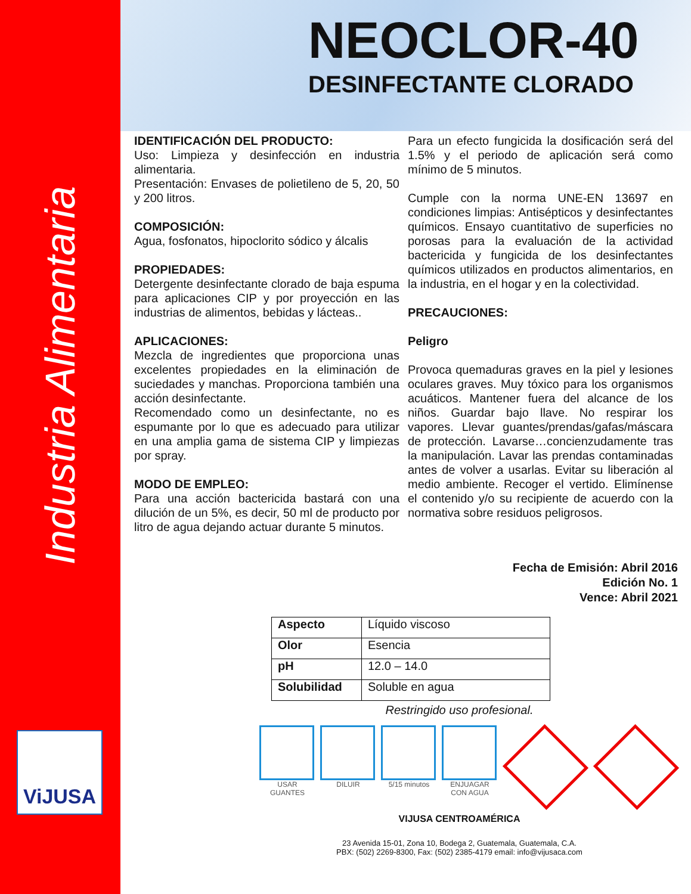Industria Alimentaria
ViJUSA
NEOCLOR-40
DESINFECTANTE CLORADO
IDENTIFICACIÓN DEL PRODUCTO:
Uso: Limpieza y desinfección en industria alimentaria.
Presentación: Envases de polietileno de 5, 20, 50 y 200 litros.
COMPOSICIÓN:
Agua, fosfonatos, hipoclorito sódico y álcalis
PROPIEDADES:
Detergente desinfectante clorado de baja espuma para aplicaciones CIP y por proyección en las industrias de alimentos, bebidas y lácteas..
APLICACIONES:
Mezcla de ingredientes que proporciona unas excelentes propiedades en la eliminación de suciedades y manchas. Proporciona también una acción desinfectante.
Recomendado como un desinfectante, no es espumante por lo que es adecuado para utilizar en una amplia gama de sistema CIP y limpiezas por spray.
MODO DE EMPLEO:
Para una acción bactericida bastará con una dilución de un 5%, es decir, 50 ml de producto por litro de agua dejando actuar durante 5 minutos.
Para un efecto fungicida la dosificación será del 1.5% y el periodo de aplicación será como mínimo de 5 minutos.
Cumple con la norma UNE-EN 13697 en condiciones limpias: Antisépticos y desinfectantes químicos. Ensayo cuantitativo de superficies no porosas para la evaluación de la actividad bactericida y fungicida de los desinfectantes químicos utilizados en productos alimentarios, en la industria, en el hogar y en la colectividad.
PRECAUCIONES:
Peligro
Provoca quemaduras graves en la piel y lesiones oculares graves. Muy tóxico para los organismos acuáticos. Mantener fuera del alcance de los niños. Guardar bajo llave. No respirar los vapores. Llevar guantes/prendas/gafas/máscara de protección. Lavarse…concienzudamente tras la manipulación. Lavar las prendas contaminadas antes de volver a usarlas. Evitar su liberación al medio ambiente. Recoger el vertido. Elimínense el contenido y/o su recipiente de acuerdo con la normativa sobre residuos peligrosos.
Fecha de Emisión: Abril 2016
Edición No. 1
Vence: Abril 2021
| Aspecto | Líquido viscoso |
| Olor | Esencia |
| pH | 12.0 – 14.0 |
| Solubilidad | Soluble en agua |
Restringido uso profesional.
USAR GUANTES DILUIR 5/15 minutos ENJUAGAR CON AGUA
VIJUSA CENTROAMÉRICA
23 Avenida 15-01, Zona 10, Bodega 2, Guatemala, Guatemala, C.A.
PBX: (502) 2269-8300, Fax: (502) 2385-4179 email: info@vijusaca.com